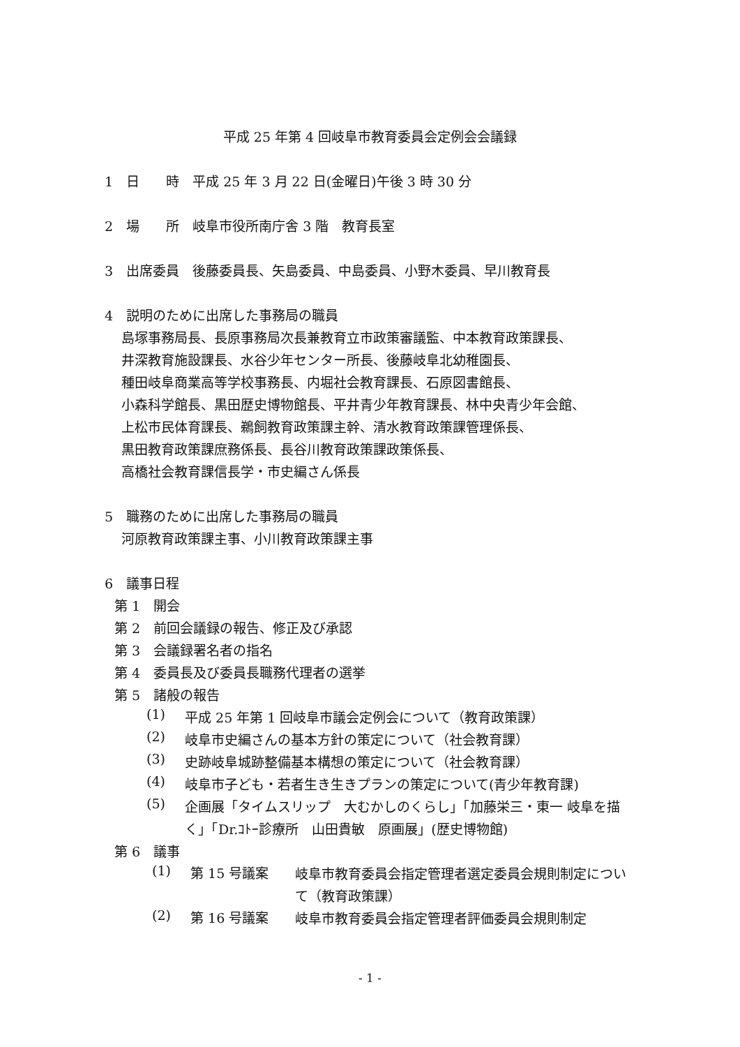平成 25 年第 4 回岐阜市教育委員会定例会会議録
1　日　　時　平成 25 年 3 月 22 日(金曜日)午後 3 時 30 分
2　場　　所　岐阜市役所南庁舎 3 階　教育長室
3　出席委員　後藤委員長、矢島委員、中島委員、小野木委員、早川教育長
4　説明のために出席した事務局の職員
島塚事務局長、長原事務局次長兼教育立市政策審議監、中本教育政策課長、
井深教育施設課長、水谷少年センター所長、後藤岐阜北幼稚園長、
種田岐阜商業高等学校事務長、内堀社会教育課長、石原図書館長、
小森科学館長、黒田歴史博物館長、平井青少年教育課長、林中央青少年会館、
上松市民体育課長、鵜飼教育政策課主幹、清水教育政策課管理係長、
黒田教育政策課庶務係長、長谷川教育政策課政策係長、
高橋社会教育課信長学・市史編さん係長
5　職務のために出席した事務局の職員
河原教育政策課主事、小川教育政策課主事
6　議事日程
第 1　開会
第 2　前回会議録の報告、修正及び承認
第 3　会議録署名者の指名
第 4　委員長及び委員長職務代理者の選挙
第 5　諸般の報告
(1)
平成 25 年第 1 回岐阜市議会定例会について（教育政策課）
(2)
岐阜市史編さんの基本方針の策定について（社会教育課）
(3)
史跡岐阜城跡整備基本構想の策定について（社会教育課）
(4)
岐阜市子ども・若者生き生きプランの策定について(青少年教育課)
(5)
企画展「タイムスリップ　大むかしのくらし」「加藤栄三・東一 岐阜を描く」「Dr.ｺﾄｰ診療所　山田貴敏　原画展」(歴史博物館)
第 6　議事
(1) 第 15 号議案
岐阜市教育委員会指定管理者選定委員会規則制定について（教育政策課）
(2) 第 16 号議案
岐阜市教育委員会指定管理者評価委員会規則制定
- 1 -